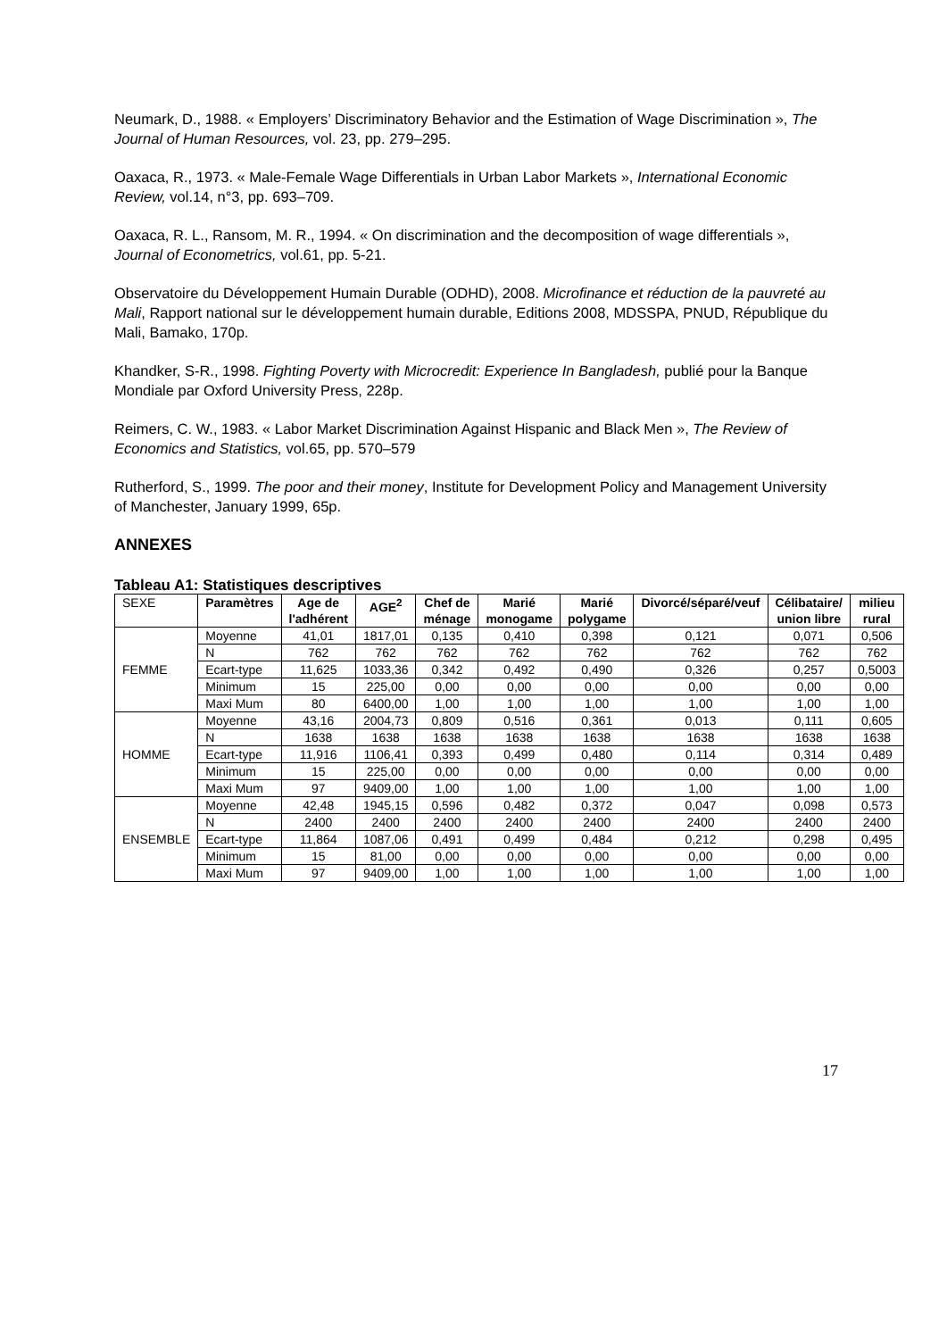Neumark, D., 1988. « Employers’ Discriminatory Behavior and the Estimation of Wage Discrimination », The Journal of Human Resources, vol. 23, pp. 279–295.
Oaxaca, R., 1973. « Male-Female Wage Differentials in Urban Labor Markets », International Economic Review, vol.14, n°3, pp. 693–709.
Oaxaca, R. L., Ransom, M. R., 1994. « On discrimination and the decomposition of wage differentials », Journal of Econometrics, vol.61, pp. 5-21.
Observatoire du Développement Humain Durable (ODHD), 2008. Microfinance et réduction de la pauvreté au Mali, Rapport national sur le développement humain durable, Editions 2008, MDSSPA, PNUD, République du Mali, Bamako, 170p.
Khandker, S-R., 1998. Fighting Poverty with Microcredit: Experience In Bangladesh, publié pour la Banque Mondiale par Oxford University Press, 228p.
Reimers, C. W., 1983. « Labor Market Discrimination Against Hispanic and Black Men », The Review of Economics and Statistics, vol.65, pp. 570–579
Rutherford, S., 1999. The poor and their money, Institute for Development Policy and Management University of Manchester, January 1999, 65p.
ANNEXES
Tableau A1: Statistiques descriptives
| SEXE | Paramètres | Age de l'adhérent | AGE<sup>2</sup> | Chef de ménage | Marié monogame | Marié polygame | Divorcé/séparé/veuf | Célibataire/ union libre | milieu rural |
| FEMME | Moyenne | 41,01 | 1817,01 | 0,135 | 0,410 | 0,398 | 0,121 | 0,071 | 0,506 |
| | N | 762 | 762 | 762 | 762 | 762 | 762 | 762 | 762 |
| | Ecart-type | 11,625 | 1033,36 | 0,342 | 0,492 | 0,490 | 0,326 | 0,257 | 0,5003 |
| | Minimum | 15 | 225,00 | 0,00 | 0,00 | 0,00 | 0,00 | 0,00 | 0,00 |
| | Maxi Mum | 80 | 6400,00 | 1,00 | 1,00 | 1,00 | 1,00 | 1,00 | 1,00 |
| HOMME | Moyenne | 43,16 | 2004,73 | 0,809 | 0,516 | 0,361 | 0,013 | 0,111 | 0,605 |
| | N | 1638 | 1638 | 1638 | 1638 | 1638 | 1638 | 1638 | 1638 |
| | Ecart-type | 11,916 | 1106,41 | 0,393 | 0,499 | 0,480 | 0,114 | 0,314 | 0,489 |
| | Minimum | 15 | 225,00 | 0,00 | 0,00 | 0,00 | 0,00 | 0,00 | 0,00 |
| | Maxi Mum | 97 | 9409,00 | 1,00 | 1,00 | 1,00 | 1,00 | 1,00 | 1,00 |
| ENSEMBLE | Moyenne | 42,48 | 1945,15 | 0,596 | 0,482 | 0,372 | 0,047 | 0,098 | 0,573 |
| | N | 2400 | 2400 | 2400 | 2400 | 2400 | 2400 | 2400 | 2400 |
| | Ecart-type | 11,864 | 1087,06 | 0,491 | 0,499 | 0,484 | 0,212 | 0,298 | 0,495 |
| | Minimum | 15 | 81,00 | 0,00 | 0,00 | 0,00 | 0,00 | 0,00 | 0,00 |
| | Maxi Mum | 97 | 9409,00 | 1,00 | 1,00 | 1,00 | 1,00 | 1,00 | 1,00 |
17